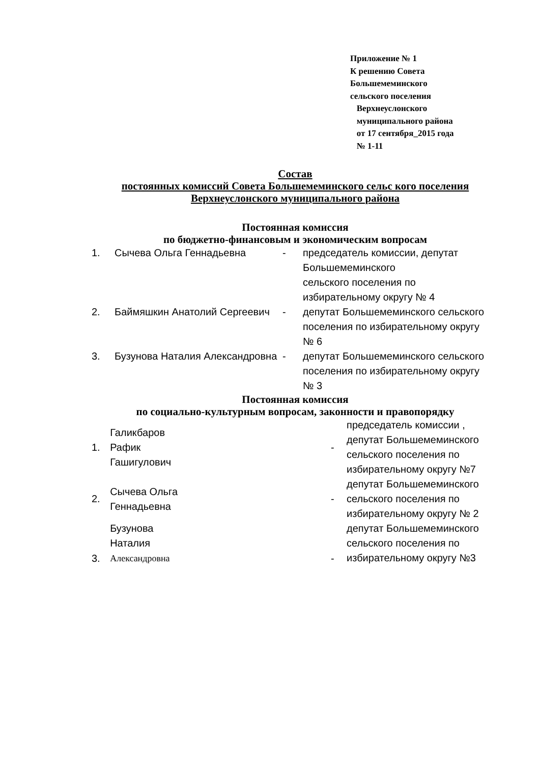Приложение № 1
К решению Совета
Большемеминского
сельского поселения
Верхнеуслонского
муниципального района
от 17 сентября_2015 года
№ 1-11
Состав
постоянных комиссий Совета Большемеминского сельс кого поселения
Верхнеуслонского муниципального района
Постоянная комиссия
по бюджетно-финансовым и экономическим вопросам
| 1. | Сычева Ольга Геннадьевна | - | председатель комиссии, депутат Большемеминского сельского поселения по избирательному округу № 4 |
| 2. | Баймяшкин Анатолий Сергеевич | - | депутат Большемеминского сельского поселения по избирательному округу № 6 |
| 3. | Бузунова Наталия Александровна | - | депутат Большемеминского сельского поселения по избирательному округу № 3 |
Постоянная комиссия
по социально-культурным вопросам, законности и правопорядку
| 1. | Галикбаров Рафик Гашигулович | - | председатель комиссии , депутат Большемеминского сельского поселения по избирательному округу №7 |
| 2. | Сычева Ольга Геннадьевна | - | депутат Большемеминского сельского поселения по избирательному округу № 2 |
| 3. | Бузунова Наталия Александровна | - | депутат Большемеминского сельского поселения по избирательному округу №3 |